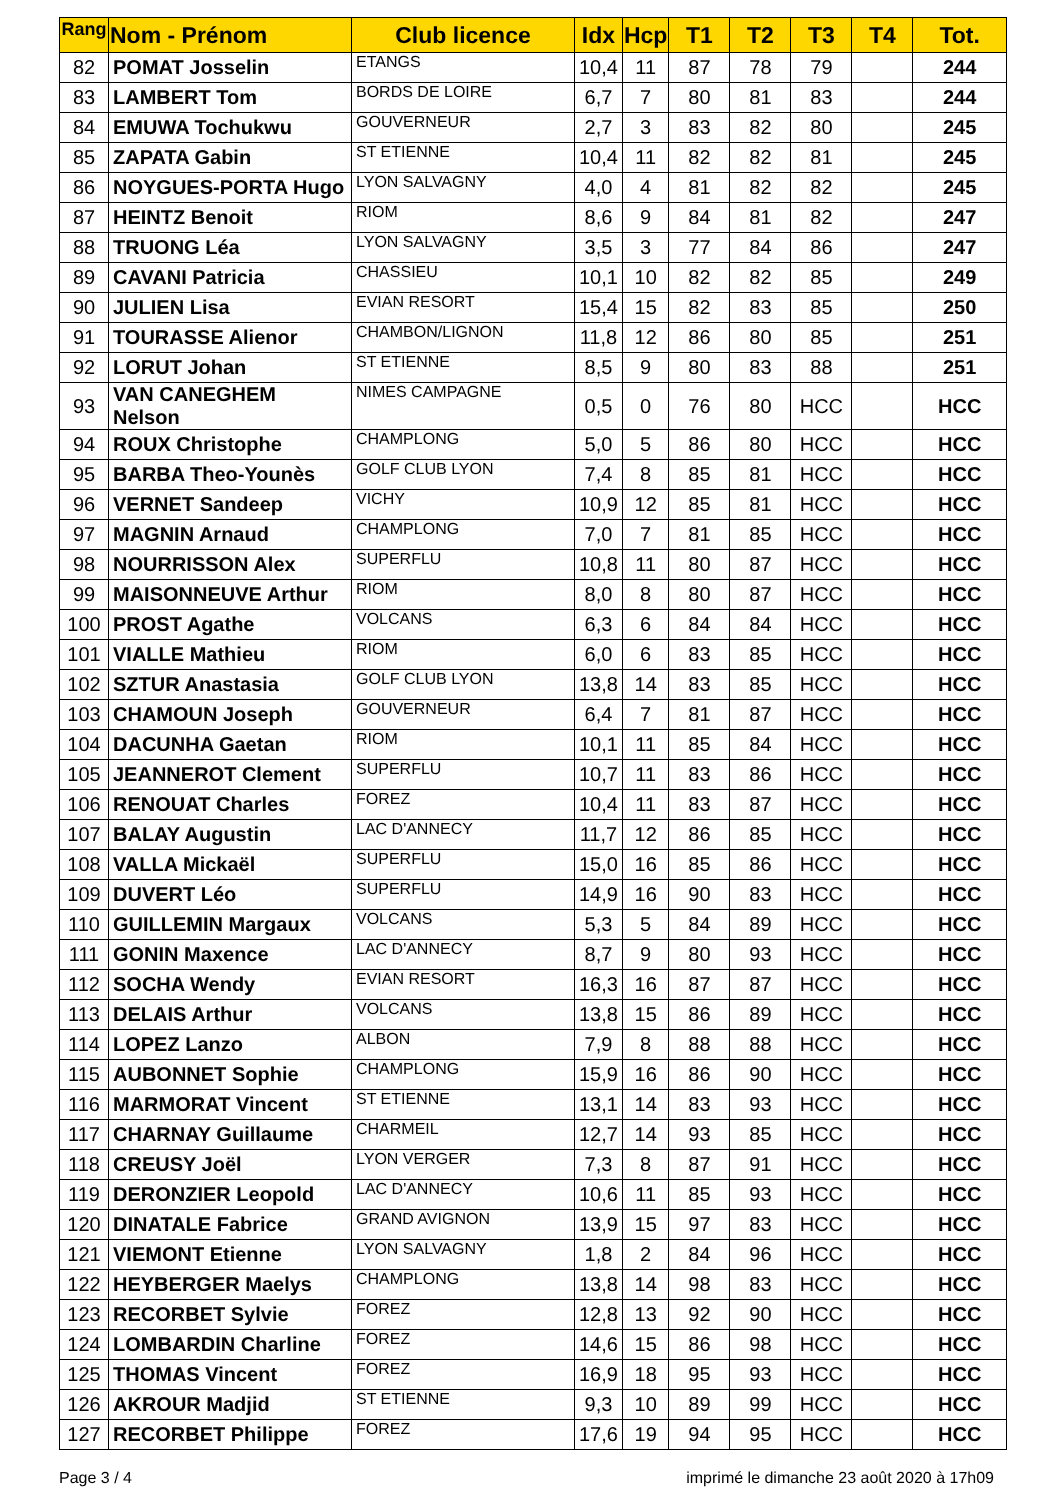| Rang | Nom - Prénom | Club licence | Idx | Hcp | T1 | T2 | T3 | T4 | Tot. |
| --- | --- | --- | --- | --- | --- | --- | --- | --- | --- |
| 82 | POMAT Josselin | ETANGS | 10,4 | 11 | 87 | 78 | 79 | | 244 |
| 83 | LAMBERT Tom | BORDS DE LOIRE | 6,7 | 7 | 80 | 81 | 83 | | 244 |
| 84 | EMUWA Tochukwu | GOUVERNEUR | 2,7 | 3 | 83 | 82 | 80 | | 245 |
| 85 | ZAPATA Gabin | ST ETIENNE | 10,4 | 11 | 82 | 82 | 81 | | 245 |
| 86 | NOYGUES-PORTA Hugo | LYON SALVAGNY | 4,0 | 4 | 81 | 82 | 82 | | 245 |
| 87 | HEINTZ Benoit | RIOM | 8,6 | 9 | 84 | 81 | 82 | | 247 |
| 88 | TRUONG Léa | LYON SALVAGNY | 3,5 | 3 | 77 | 84 | 86 | | 247 |
| 89 | CAVANI Patricia | CHASSIEU | 10,1 | 10 | 82 | 82 | 85 | | 249 |
| 90 | JULIEN Lisa | EVIAN RESORT | 15,4 | 15 | 82 | 83 | 85 | | 250 |
| 91 | TOURASSE Alienor | CHAMBON/LIGNON | 11,8 | 12 | 86 | 80 | 85 | | 251 |
| 92 | LORUT Johan | ST ETIENNE | 8,5 | 9 | 80 | 83 | 88 | | 251 |
| 93 | VAN CANEGHEM Nelson | NIMES CAMPAGNE | 0,5 | 0 | 76 | 80 | HCC | | HCC |
| 94 | ROUX Christophe | CHAMPLONG | 5,0 | 5 | 86 | 80 | HCC | | HCC |
| 95 | BARBA Theo-Younès | GOLF CLUB LYON | 7,4 | 8 | 85 | 81 | HCC | | HCC |
| 96 | VERNET Sandeep | VICHY | 10,9 | 12 | 85 | 81 | HCC | | HCC |
| 97 | MAGNIN Arnaud | CHAMPLONG | 7,0 | 7 | 81 | 85 | HCC | | HCC |
| 98 | NOURRISSON Alex | SUPERFLU | 10,8 | 11 | 80 | 87 | HCC | | HCC |
| 99 | MAISONNEUVE Arthur | RIOM | 8,0 | 8 | 80 | 87 | HCC | | HCC |
| 100 | PROST Agathe | VOLCANS | 6,3 | 6 | 84 | 84 | HCC | | HCC |
| 101 | VIALLE Mathieu | RIOM | 6,0 | 6 | 83 | 85 | HCC | | HCC |
| 102 | SZTUR Anastasia | GOLF CLUB LYON | 13,8 | 14 | 83 | 85 | HCC | | HCC |
| 103 | CHAMOUN Joseph | GOUVERNEUR | 6,4 | 7 | 81 | 87 | HCC | | HCC |
| 104 | DACUNHA Gaetan | RIOM | 10,1 | 11 | 85 | 84 | HCC | | HCC |
| 105 | JEANNEROT Clement | SUPERFLU | 10,7 | 11 | 83 | 86 | HCC | | HCC |
| 106 | RENOUAT Charles | FOREZ | 10,4 | 11 | 83 | 87 | HCC | | HCC |
| 107 | BALAY Augustin | LAC D'ANNECY | 11,7 | 12 | 86 | 85 | HCC | | HCC |
| 108 | VALLA Mickaël | SUPERFLU | 15,0 | 16 | 85 | 86 | HCC | | HCC |
| 109 | DUVERT Léo | SUPERFLU | 14,9 | 16 | 90 | 83 | HCC | | HCC |
| 110 | GUILLEMIN Margaux | VOLCANS | 5,3 | 5 | 84 | 89 | HCC | | HCC |
| 111 | GONIN Maxence | LAC D'ANNECY | 8,7 | 9 | 80 | 93 | HCC | | HCC |
| 112 | SOCHA Wendy | EVIAN RESORT | 16,3 | 16 | 87 | 87 | HCC | | HCC |
| 113 | DELAIS Arthur | VOLCANS | 13,8 | 15 | 86 | 89 | HCC | | HCC |
| 114 | LOPEZ Lanzo | ALBON | 7,9 | 8 | 88 | 88 | HCC | | HCC |
| 115 | AUBONNET Sophie | CHAMPLONG | 15,9 | 16 | 86 | 90 | HCC | | HCC |
| 116 | MARMORAT Vincent | ST ETIENNE | 13,1 | 14 | 83 | 93 | HCC | | HCC |
| 117 | CHARNAY Guillaume | CHARMEIL | 12,7 | 14 | 93 | 85 | HCC | | HCC |
| 118 | CREUSY Joël | LYON VERGER | 7,3 | 8 | 87 | 91 | HCC | | HCC |
| 119 | DERONZIER Leopold | LAC D'ANNECY | 10,6 | 11 | 85 | 93 | HCC | | HCC |
| 120 | DINATALE Fabrice | GRAND AVIGNON | 13,9 | 15 | 97 | 83 | HCC | | HCC |
| 121 | VIEMONT Etienne | LYON SALVAGNY | 1,8 | 2 | 84 | 96 | HCC | | HCC |
| 122 | HEYBERGER Maelys | CHAMPLONG | 13,8 | 14 | 98 | 83 | HCC | | HCC |
| 123 | RECORBET Sylvie | FOREZ | 12,8 | 13 | 92 | 90 | HCC | | HCC |
| 124 | LOMBARDIN Charline | FOREZ | 14,6 | 15 | 86 | 98 | HCC | | HCC |
| 125 | THOMAS Vincent | FOREZ | 16,9 | 18 | 95 | 93 | HCC | | HCC |
| 126 | AKROUR Madjid | ST ETIENNE | 9,3 | 10 | 89 | 99 | HCC | | HCC |
| 127 | RECORBET Philippe | FOREZ | 17,6 | 19 | 94 | 95 | HCC | | HCC |
Page 3 / 4 imprimé le dimanche 23 août 2020 à 17h09